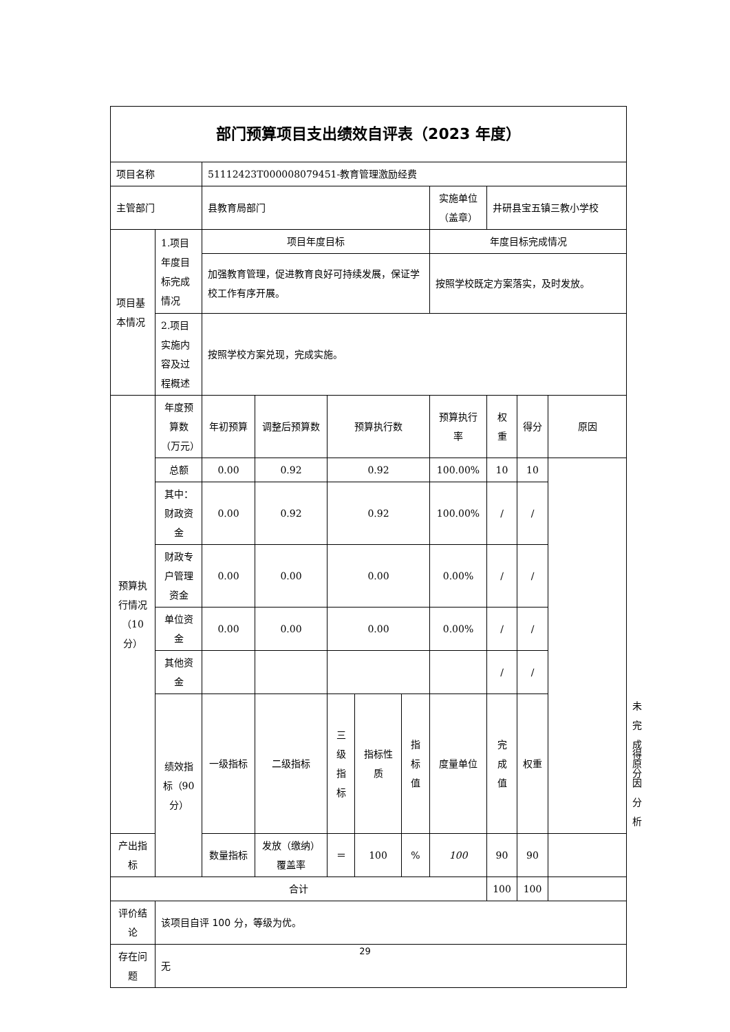| 部门预算项目支出绩效自评表（2023 年度） | | | | | | | | | | | | |
| 项目名称 | | 51112423T000008079451-教育管理激励经费 | | | | | | | | | | |
| 主管部门 | | 县教育局部门 | | | | | 实施单位（盖章） | 井研县宝五镇三教小学校 | | | | |
| 项目基本情况 | 1.项目年度目标完成情况 | 项目年度目标 | | | | | 年度目标完成情况 | | | | | |
| | | 加强教育管理，促进教育良好可持续发展，保证学校工作有序开展。 | | | | | 按照学校既定方案落实，及时发放。 | | | | | |
| | 2.项目实施内容及过程概述 | 按照学校方案兑现，完成实施。 | | | | | | | | | | |
| 预算执行情况（10分） | 年度预算数（万元） | 年初预算 | 调整后预算数 | 预算执行数 | | | 预算执行率 | 权重 | 得分 | 原因 | | |
| | 总额 | 0.00 | 0.92 | 0.92 | | | 100.00% | 10 | 10 | | | |
| | 其中：财政资金 | 0.00 | 0.92 | 0.92 | | | 100.00% | / | / | | | |
| | 财政专户管理资金 | 0.00 | 0.00 | 0.00 | | | 0.00% | / | / | | | |
| | 单位资金 | 0.00 | 0.00 | 0.00 | | | 0.00% | / | / | | | |
| | 其他资金 | | | | | | | / | / | | | |
| | 绩效指标（90分） | 一级指标 | 二级指标 | 三级指标 | 指标性质 | 指标值 | 度量单位 | 完成值 | 权重 | | 得分 | 未完成原因分析 |
| 产出指标 | | 数量指标 | 发放（缴纳）覆盖率 | ＝ | 100 | % | 100 | 90 | 90 | | | |
| 合计 | | | | | | | | 100 | 100 | | | |
| 评价结论 | 该项目自评 100 分，等级为优。 | | | | | | | | | | | |
| 存在问题 | 无 | | | | | | | | | | | |
29